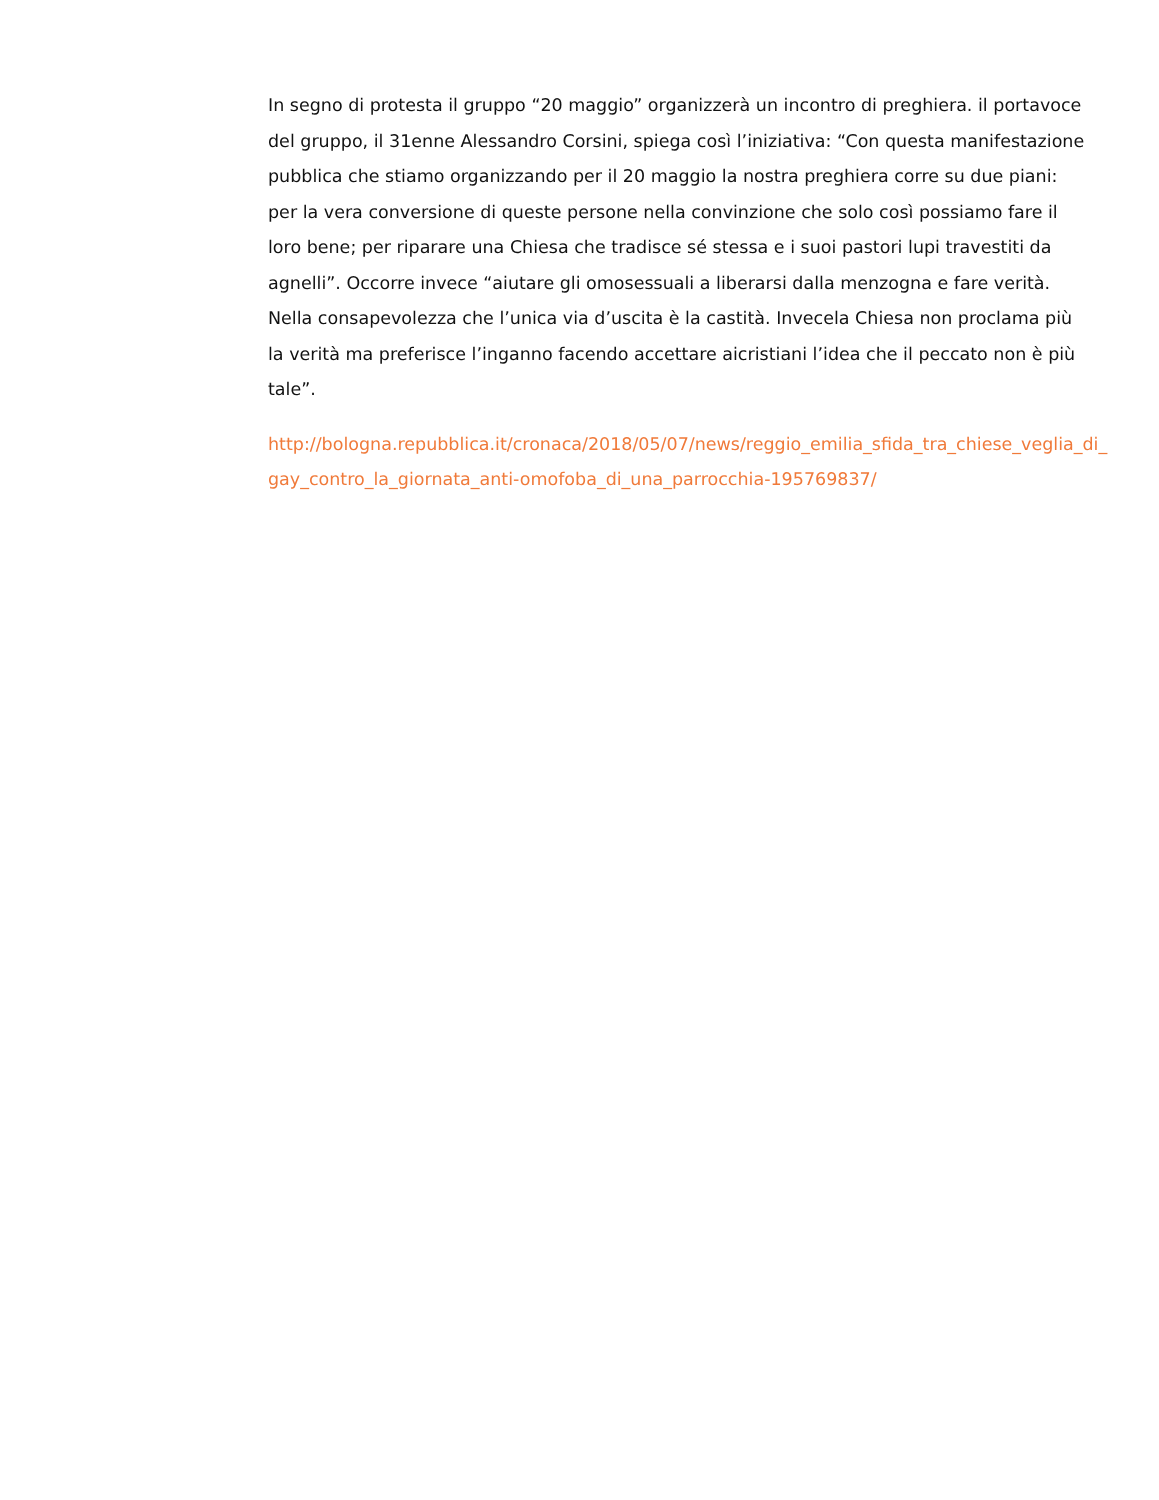In segno di protesta il gruppo “20 maggio” organizzerà un incontro di preghiera. il portavoce del gruppo, il 31enne Alessandro Corsini, spiega così l’iniziativa: “Con questa manifestazione pubblica che stiamo organizzando per il 20 maggio la nostra preghiera corre su due piani: per la vera conversione di queste persone nella convinzione che solo così possiamo fare il loro bene; per riparare una Chiesa che tradisce sé stessa e i suoi pastori lupi travestiti da agnelli”. Occorre invece “aiutare gli omosessuali a liberarsi dalla menzogna e fare verità. Nella consapevolezza che l’unica via d’uscita è la castità. Invecela Chiesa non proclama più la verità ma preferisce l’inganno facendo accettare aicristiani l’idea che il peccato non è più tale”.
http://bologna.repubblica.it/cronaca/2018/05/07/news/reggio_emilia_sfida_tra_chiese_veglia_di_
gay_contro_la_giornata_anti-omofoba_di_una_parrocchia-195769837/